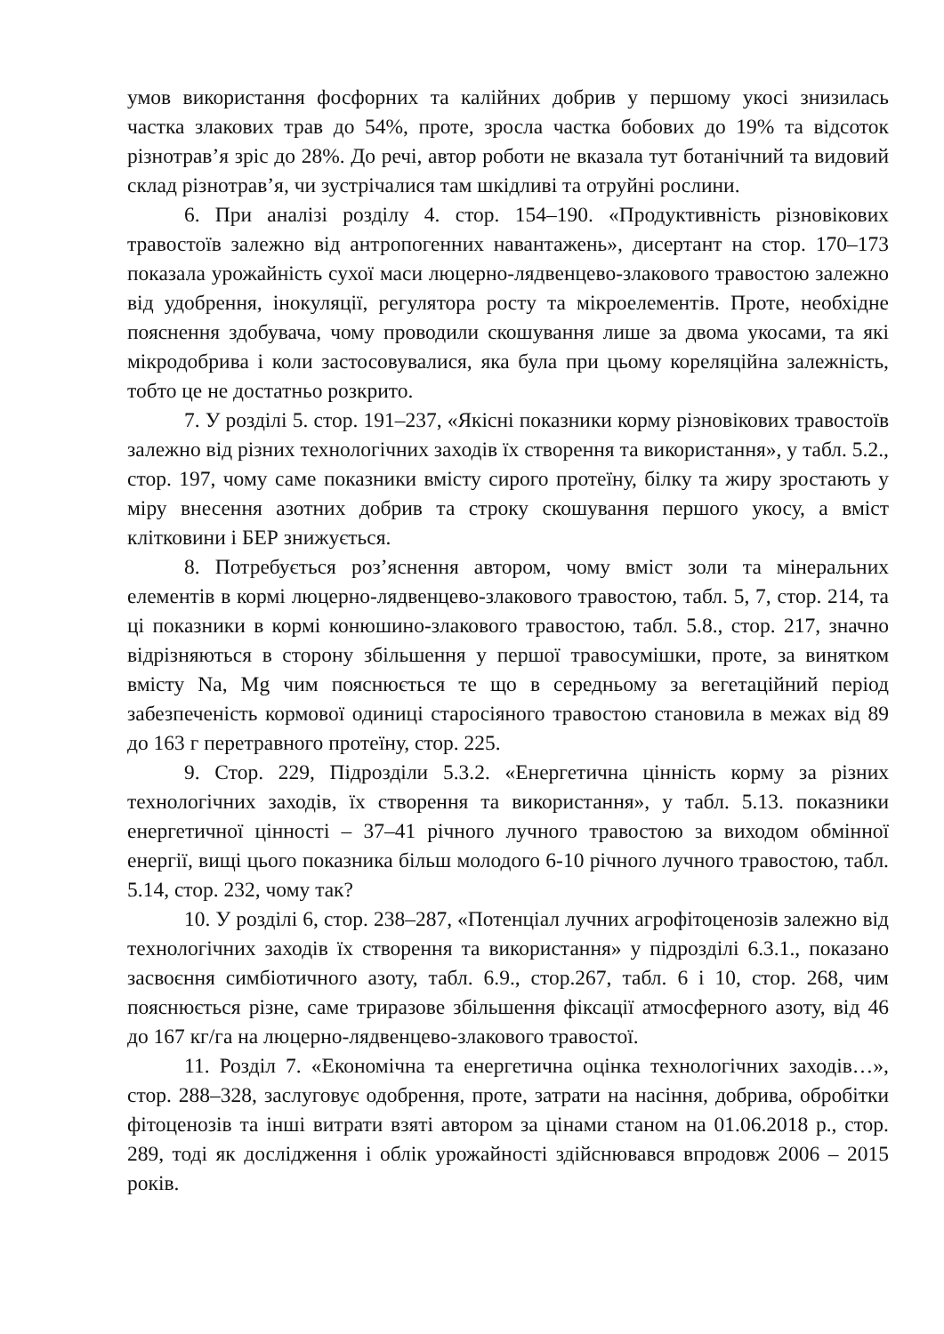умов використання фосфорних та калійних добрив у першому укосі знизилась частка злакових трав до 54%, проте, зросла частка бобових до 19% та відсоток різнотрав’я зріс до 28%. До речі, автор роботи не вказала тут ботанічний та видовий склад різнотрав’я, чи зустрічалися там шкідливі та отруйні рослини.
6. При аналізі розділу 4. стор. 154–190. «Продуктивність різновікових травостоїв залежно від антропогенних навантажень», дисертант на стор. 170–173 показала урожайність сухої маси люцерно-лядвенцево-злакового травостою залежно від удобрення, інокуляції, регулятора росту та мікроелементів. Проте, необхідне пояснення здобувача, чому проводили скошування лише за двома укосами, та які мікродобрива і коли застосовувалися, яка була при цьому кореляційна залежність, тобто це не достатньо розкрито.
7. У розділі 5. стор. 191–237, «Якісні показники корму різновікових травостоїв залежно від різних технологічних заходів їх створення та використання», у табл. 5.2., стор. 197, чому саме показники вмісту сирого протеїну, білку та жиру зростають у міру внесення азотних добрив та строку скошування першого укосу, а вміст клітковини і БЕР знижується.
8. Потребується роз’яснення автором, чому вміст золи та мінеральних елементів в кормі люцерно-лядвенцево-злакового травостою, табл. 5, 7, стор. 214, та ці показники в кормі конюшино-злакового травостою, табл. 5.8., стор. 217, значно відрізняються в сторону збільшення у першої травосумішки, проте, за винятком вмісту Na, Mg чим пояснюється те що в середньому за вегетаційний період забезпеченість кормової одиниці старосіяного травостою становила в межах від 89 до 163 г перетравного протеїну, стор. 225.
9. Стор. 229, Підрозділи 5.3.2. «Енергетична цінність корму за різних технологічних заходів, їх створення та використання», у табл. 5.13. показники енергетичної цінності – 37–41 річного лучного травостою за виходом обмінної енергії, вищі цього показника більш молодого 6-10 річного лучного травостою, табл. 5.14, стор. 232, чому так?
10. У розділі 6, стор. 238–287, «Потенціал лучних агрофітоценозів залежно від технологічних заходів їх створення та використання» у підрозділі 6.3.1., показано засвоєння симбіотичного азоту, табл. 6.9., стор.267, табл. 6 і 10, стор. 268, чим пояснюється різне, саме триразове збільшення фіксації атмосферного азоту, від 46 до 167 кг/га на люцерно-лядвенцево-злакового травостої.
11. Розділ 7. «Економічна та енергетична оцінка технологічних заходів…», стор. 288–328, заслуговує одобрення, проте, затрати на насіння, добрива, обробітки фітоценозів та інші витрати взяті автором за цінами станом на 01.06.2018 р., стор. 289, тоді як дослідження і облік урожайності здійснювався впродовж 2006 – 2015 років.